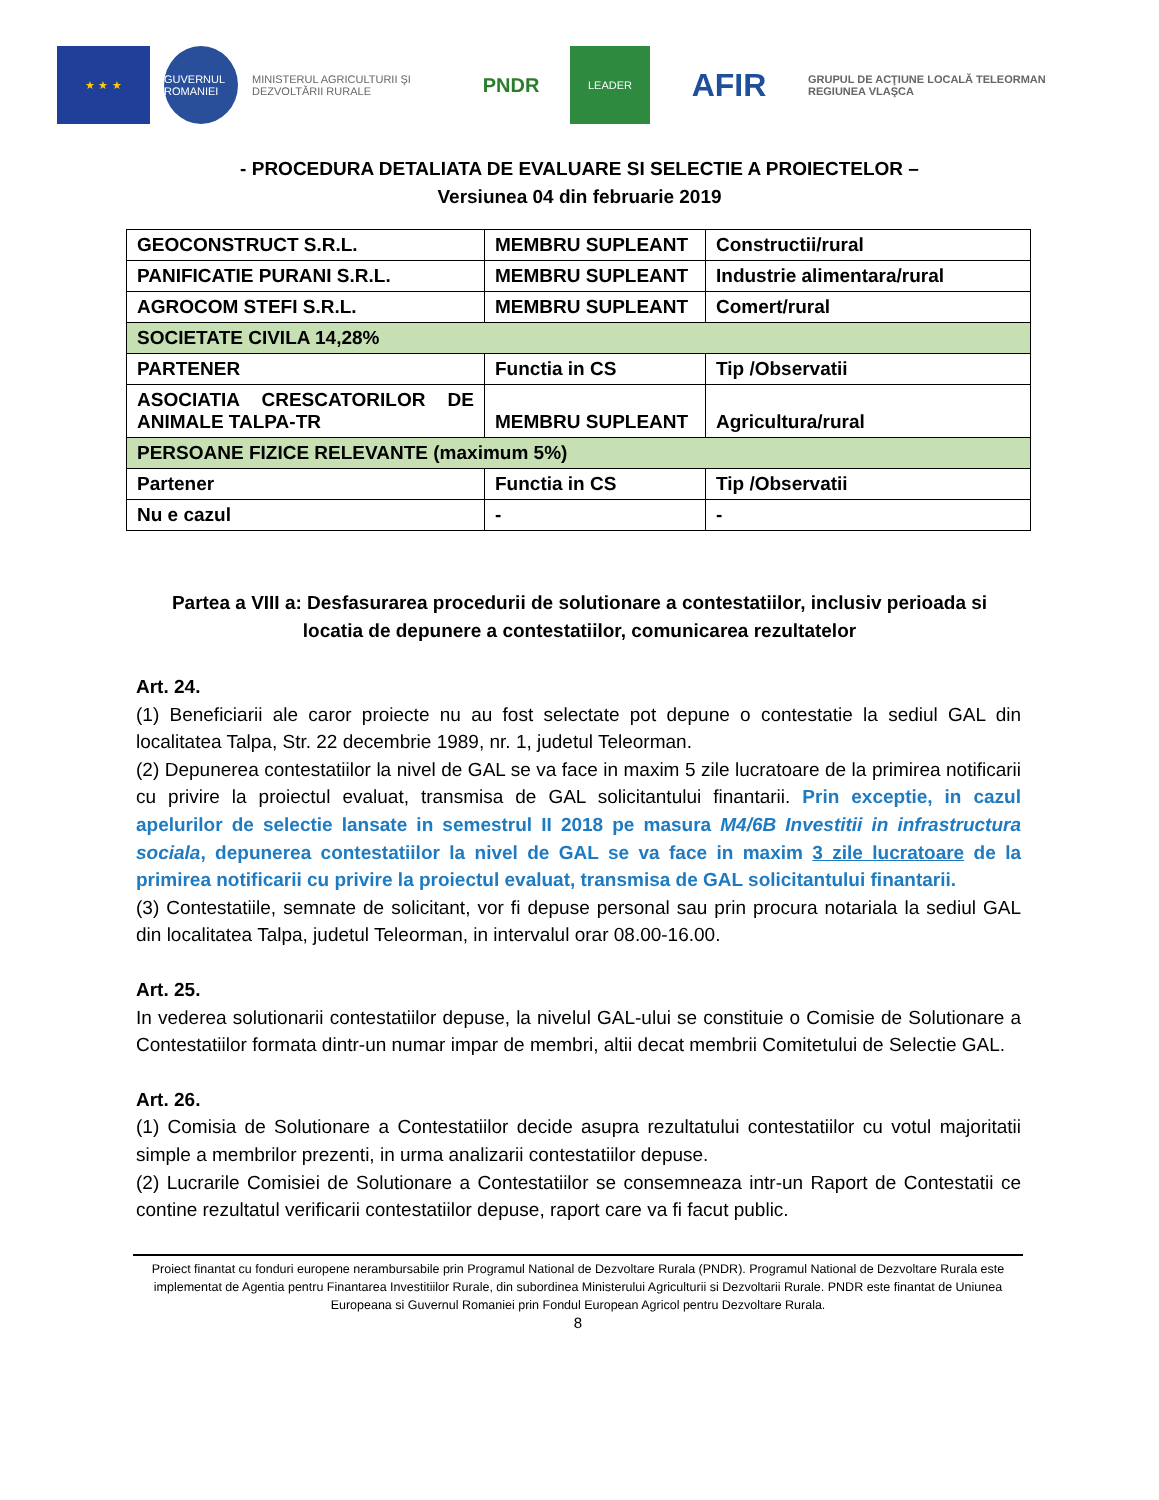★ ★ ★
GUVERNUL ROMANIEI
MINISTERUL AGRICULTURII ŞI DEZVOLTĂRII RURALE
PNDR
LEADER
AFIR
GRUPUL DE ACŢIUNE LOCALĂ TELEORMAN REGIUNEA VLAŞCA
- PROCEDURA DETALIATA DE EVALUARE SI SELECTIE A PROIECTELOR –
Versiunea 04 din februarie 2019
| GEOCONSTRUCT S.R.L. | MEMBRU SUPLEANT | Constructii/rural |
| PANIFICATIE PURANI S.R.L. | MEMBRU SUPLEANT | Industrie alimentara/rural |
| AGROCOM STEFI S.R.L. | MEMBRU SUPLEANT | Comert/rural |
| SOCIETATE CIVILA 14,28% | | |
| PARTENER | Functia in CS | Tip /Observatii |
| ASOCIATIA CRESCATORILOR DE ANIMALE TALPA-TR | MEMBRU SUPLEANT | Agricultura/rural |
| PERSOANE FIZICE RELEVANTE (maximum 5%) | | |
| Partener | Functia in CS | Tip /Observatii |
| Nu e cazul | - | - |
Partea a VIII a: Desfasurarea procedurii de solutionare a contestatiilor, inclusiv perioada si
locatia de depunere a contestatiilor, comunicarea rezultatelor
Art. 24.
(1) Beneficiarii ale caror proiecte nu au fost selectate pot depune o contestatie la sediul GAL din localitatea Talpa, Str. 22 decembrie 1989, nr. 1, judetul Teleorman.
(2) Depunerea contestatiilor la nivel de GAL se va face in maxim 5 zile lucratoare de la primirea notificarii cu privire la proiectul evaluat, transmisa de GAL solicitantului finantarii. Prin exceptie, in cazul apelurilor de selectie lansate in semestrul II 2018 pe masura M4/6B Investitii in infrastructura sociala, depunerea contestatiilor la nivel de GAL se va face in maxim 3 zile lucratoare de la primirea notificarii cu privire la proiectul evaluat, transmisa de GAL solicitantului finantarii.
(3) Contestatiile, semnate de solicitant, vor fi depuse personal sau prin procura notariala la sediul GAL din localitatea Talpa, judetul Teleorman, in intervalul orar 08.00-16.00.
Art. 25.
In vederea solutionarii contestatiilor depuse, la nivelul GAL-ului se constituie o Comisie de Solutionare a Contestatiilor formata dintr-un numar impar de membri, altii decat membrii Comitetului de Selectie GAL.
Art. 26.
(1) Comisia de Solutionare a Contestatiilor decide asupra rezultatului contestatiilor cu votul majoritatii simple a membrilor prezenti, in urma analizarii contestatiilor depuse.
(2) Lucrarile Comisiei de Solutionare a Contestatiilor se consemneaza intr-un Raport de Contestatii ce contine rezultatul verificarii contestatiilor depuse, raport care va fi facut public.
Proiect finantat cu fonduri europene nerambursabile prin Programul National de Dezvoltare Rurala (PNDR). Programul National de Dezvoltare Rurala este implementat de Agentia pentru Finantarea Investitiilor Rurale, din subordinea Ministerului Agriculturii si Dezvoltarii Rurale. PNDR este finantat de Uniunea Europeana si Guvernul Romaniei prin Fondul European Agricol pentru Dezvoltare Rurala.
8